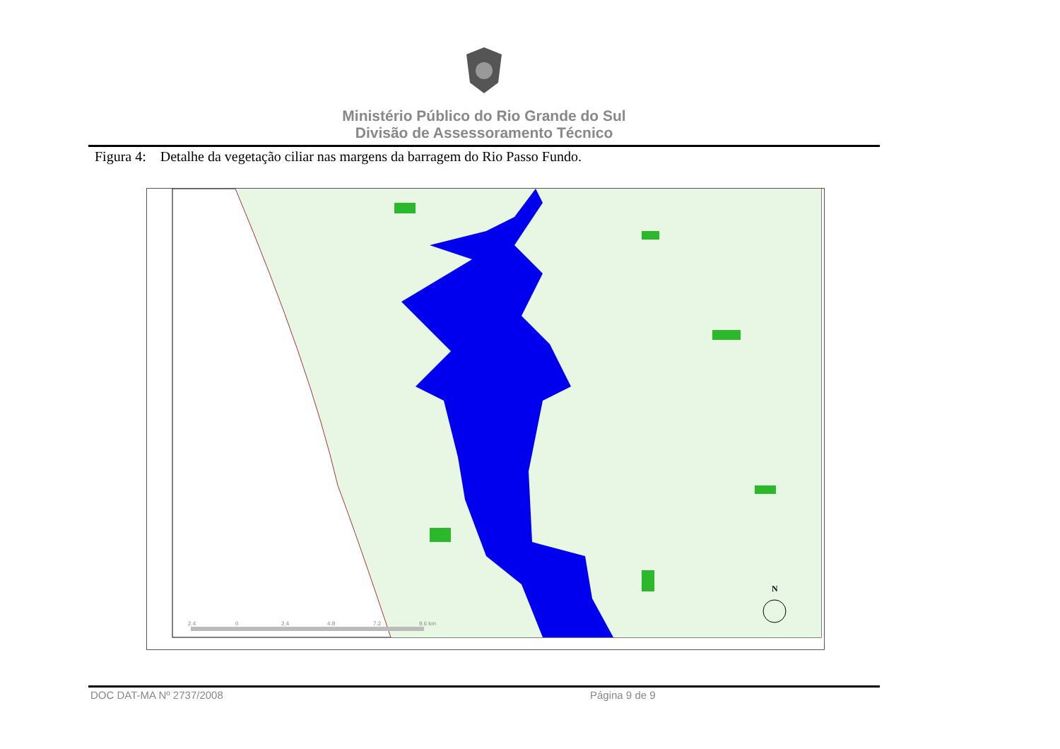Ministério Público do Rio Grande do Sul
Divisão de Assessoramento Técnico
Figura 4: Detalhe da vegetação ciliar nas margens da barragem do Rio Passo Fundo.
2.4
0
2.4
4.8
7.2
9.6 km
N
DOC DAT-MA Nº 2737/2008 Página 9 de 9